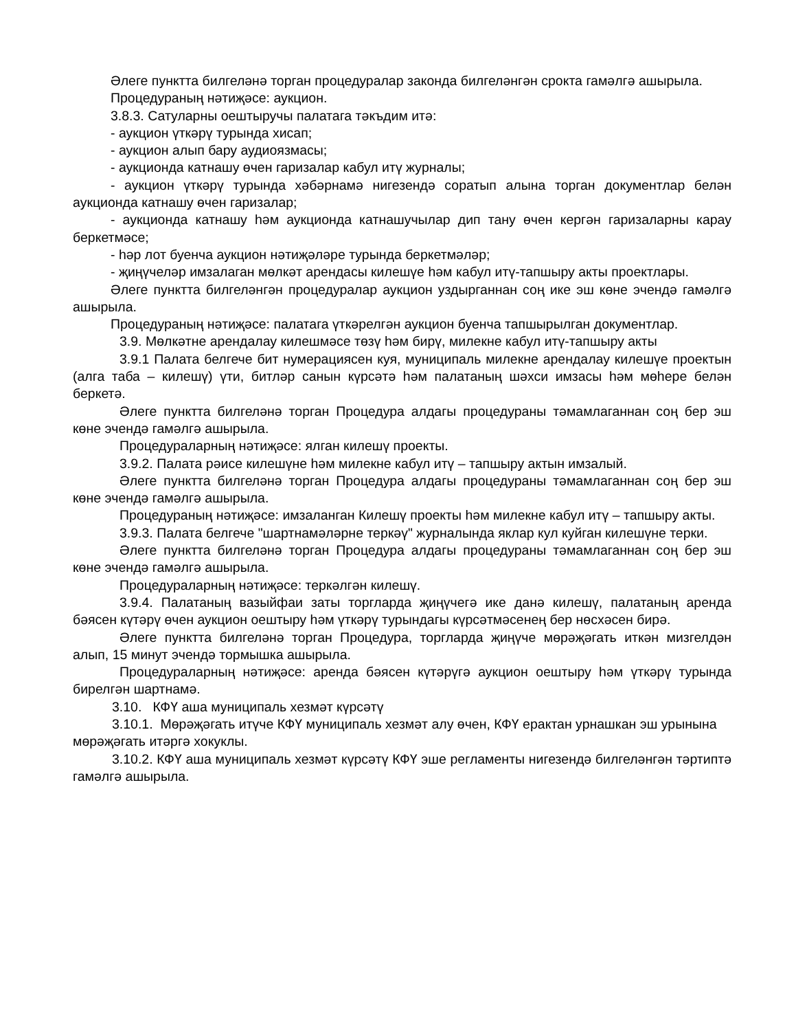Әлеге пунктта билгеләнә торган процедуралар законда билгеләнгән срокта гамәлгә ашырыла.
Процедураның нәтиҗәсе: аукцион.
3.8.3. Сатуларны оештыручы палатага тәкъдим итә:
- аукцион үткәрү турында хисап;
- аукцион алып бару аудиоязмасы;
- аукционда катнашу өчен гаризалар кабул итү журналы;
- аукцион үткәрү турында хәбәрнамә нигезендә соратып алына торган документлар белән аукционда катнашу өчен гаризалар;
- аукционда катнашу һәм аукционда катнашучылар дип тану өчен кергән гаризаларны карау беркетмәсе;
- һәр лот буенча аукцион нәтиҗәләре турында беркетмәләр;
- җиңүчеләр имзалаган мөлкәт арендасы килешүе һәм кабул итү-тапшыру акты проектлары.
Әлеге пунктта билгеләнгән процедуралар аукцион уздырганнан соң ике эш көне эчендә гамәлгә ашырыла.
Процедураның нәтиҗәсе: палатага үткәрелгән аукцион буенча тапшырылган документлар.
3.9. Мөлкәтне арендалау килешмәсе төзү һәм бирү, милекне кабул итү-тапшыру акты
3.9.1 Палата белгече бит нумерациясен куя, муниципаль милекне арендалау килешүе проектын (алга таба – килешү) үти, битләр санын күрсәтә һәм палатаның шәхси имзасы һәм мөһере белән беркетә.
Әлеге пунктта билгеләнә торган Процедура алдагы процедураны тәмамлаганнан соң бер эш көне эчендә гамәлгә ашырыла.
Процедураларның нәтиҗәсе: ялган килешү проекты.
3.9.2. Палата рәисе килешүне һәм милекне кабул итү – тапшыру актын имзалый.
Әлеге пунктта билгеләнә торган Процедура алдагы процедураны тәмамлаганнан соң бер эш көне эчендә гамәлгә ашырыла.
Процедураның нәтиҗәсе: имзаланган Килешү проекты һәм милекне кабул итү – тапшыру акты.
3.9.3. Палата белгече "шартнамәләрне теркәү" журналында яклар кул куйган килешүне терки.
Әлеге пунктта билгеләнә торган Процедура алдагы процедураны тәмамлаганнан соң бер эш көне эчендә гамәлгә ашырыла.
Процедураларның нәтиҗәсе: теркәлгән килешү.
3.9.4. Палатаның вазыйфаи заты торгларда җиңүчегә ике данә килешү, палатаның аренда бәясен күтәрү өчен аукцион оештыру һәм үткәрү турындагы күрсәтмәсенең бер нөсхәсен бирә.
Әлеге пунктта билгеләнә торган Процедура, торгларда җиңүче мөрәҗәгать иткән мизгелдән алып, 15 минут эчендә тормышка ашырыла.
Процедураларның нәтиҗәсе: аренда бәясен күтәрүгә аукцион оештыру һәм үткәрү турында бирелгән шартнамә.
3.10. КФҮ аша муниципаль хезмәт күрсәтү
3.10.1. Мөрәҗәгать итүче КФҮ муниципаль хезмәт алу өчен, КФҮ ерактан урнашкан эш урынына мөрәҗәгать итәргә хокуклы.
3.10.2. КФҮ аша муниципаль хезмәт күрсәтү КФҮ эше регламенты нигезендә билгеләнгән тәртиптә гамәлгә ашырыла.